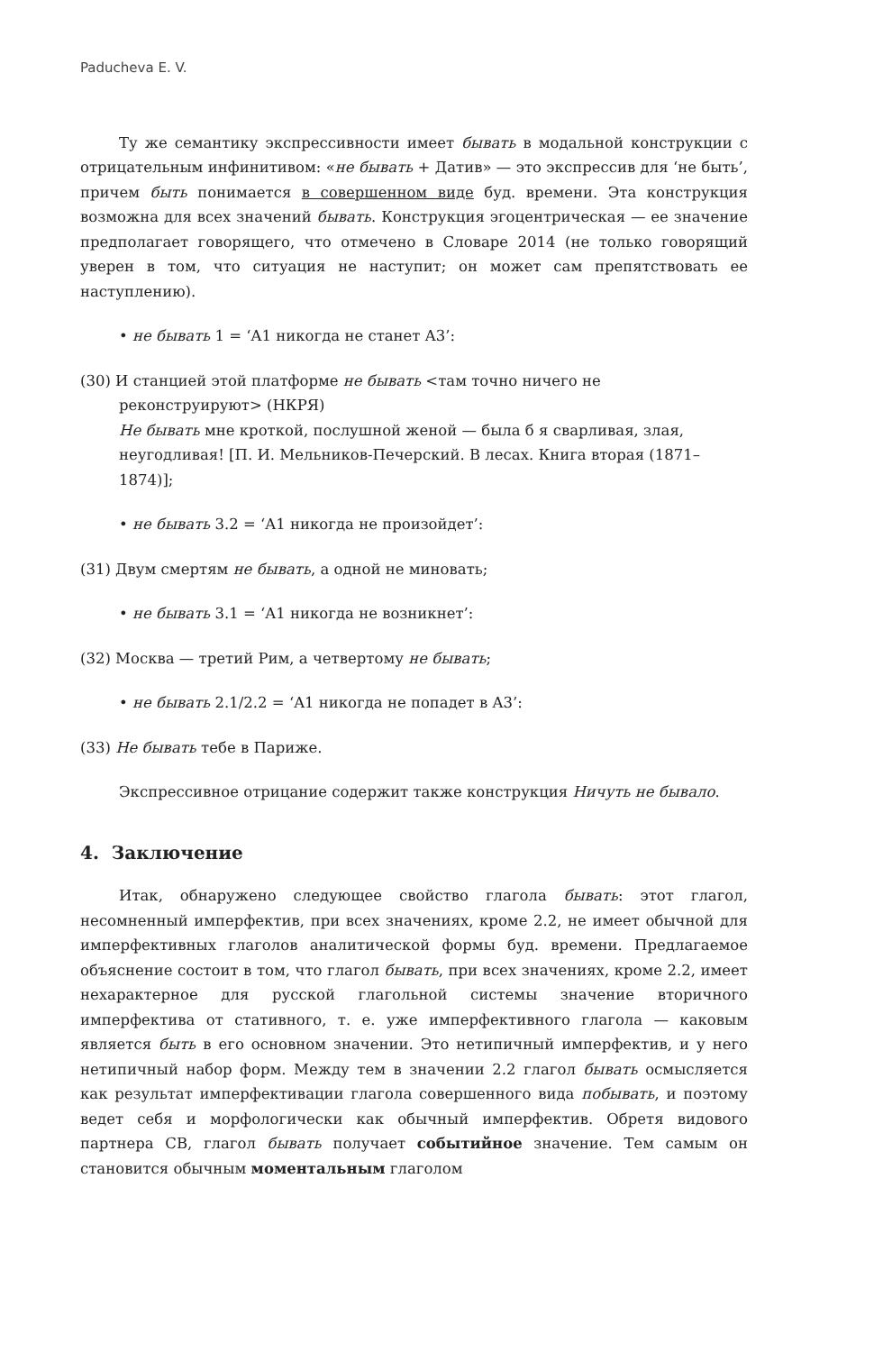Paducheva E. V.
Ту же семантику экспрессивности имеет бывать в модальной конструкции с отрицательным инфинитивом: «не бывать + Датив» — это экспрессив для ‘не быть’, причем быть понимается в совершенном виде буд. времени. Эта конструкция возможна для всех значений бывать. Конструкция эгоцентрическая — ее значение предполагает говорящего, что отмечено в Словаре 2014 (не только говорящий уверен в том, что ситуация не наступит; он может сам препятствовать ее наступлению).
• не бывать 1 = ‘A1 никогда не станет A3’:
(30) И станцией этой платформе не бывать <там точно ничего не реконструируют> (НКРЯ)
Не бывать мне кроткой, послушной женой — была б я сварливая, злая, неугодливая! [П. И. Мельников-Печерский. В лесах. Книга вторая (1871–1874)];
• не бывать 3.2 = ‘A1 никогда не произойдет’:
(31) Двум смертям не бывать, а одной не миновать;
• не бывать 3.1 = ‘A1 никогда не возникнет’:
(32) Москва — третий Рим, а четвертому не бывать;
• не бывать 2.1/2.2 = ‘A1 никогда не попадет в A3’:
(33) Не бывать тебе в Париже.
Экспрессивное отрицание содержит также конструкция Ничуть не бывало.
4. Заключение
Итак, обнаружено следующее свойство глагола бывать: этот глагол, несомненный имперфектив, при всех значениях, кроме 2.2, не имеет обычной для имперфективных глаголов аналитической формы буд. времени. Предлагаемое объяснение состоит в том, что глагол бывать, при всех значениях, кроме 2.2, имеет нехарактерное для русской глагольной системы значение вторичного имперфектива от стативного, т. е. уже имперфективного глагола — каковым является быть в его основном значении. Это нетипичный имперфектив, и у него нетипичный набор форм. Между тем в значении 2.2 глагол бывать осмысляется как результат имперфективации глагола совершенного вида побывать, и поэтому ведет себя и морфологически как обычный имперфектив. Обретя видового партнера СВ, глагол бывать получает событийное значение. Тем самым он становится обычным моментальным глаголом